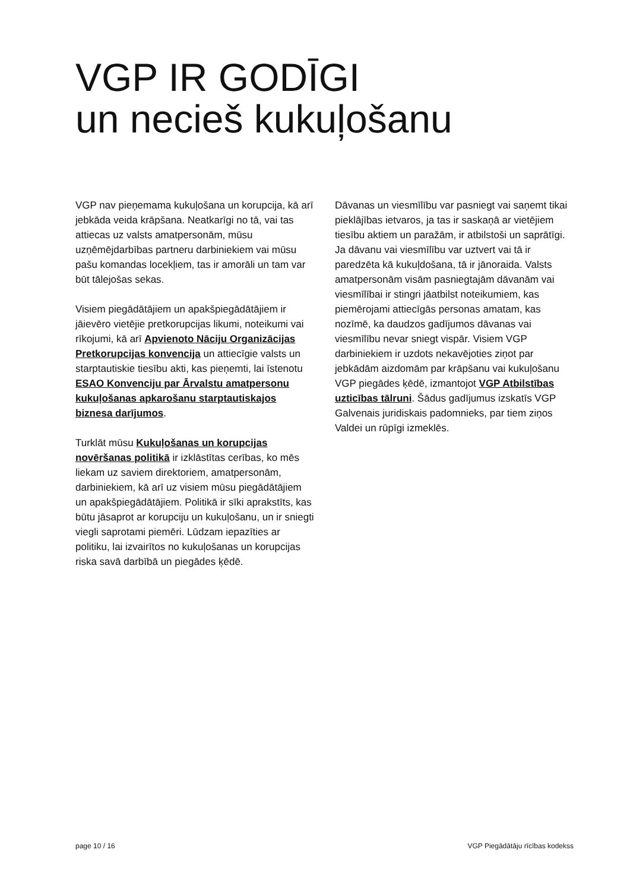VGP IR GODĪGI
un necieš kukuļošanu
VGP nav pieņemama kukuļošana un korupcija, kā arī jebkāda veida krāpšana. Neatkarīgi no tā, vai tas attiecas uz valsts amatpersonām, mūsu uzņēmējdarbības partneru darbiniekiem vai mūsu pašu komandas locekļiem, tas ir amorāli un tam var būt tālejošas sekas.
Visiem piegādātājiem un apakšpiegādātājiem ir jāievēro vietējie pretkorupcijas likumi, noteikumi vai rīkojumi, kā arī Apvienoto Nāciju Organizācijas Pretkorupcijas konvencija un attiecīgie valsts un starptautiskie tiesību akti, kas pieņemti, lai īstenotu ESAO Konvenciju par Ārvalstu amatpersonu kukuļošanas apkarošanu starptautiskajos biznesa darījumos.
Turklāt mūsu Kukuļošanas un korupcijas novēršanas politikā ir izklāstītas cerības, ko mēs liekam uz saviem direktoriem, amatpersonām, darbiniekiem, kā arī uz visiem mūsu piegādātājiem un apakšpiegādātājiem. Politikā ir sīki aprakstīts, kas būtu jāsaprot ar korupciju un kukuļošanu, un ir sniegti viegli saprotami piemēri. Lūdzam iepazīties ar politiku, lai izvairītos no kukuļošanas un korupcijas riska savā darbībā un piegādes ķēdē.
Dāvanas un viesmīlību var pasniegt vai saņemt tikai pieklājības ietvaros, ja tas ir saskaņā ar vietējiem tiesību aktiem un paražām, ir atbilstoši un saprātīgi. Ja dāvanu vai viesmīlību var uztvert vai tā ir paredzēta kā kukuļdošana, tā ir jānoraida. Valsts amatpersonām visām pasniegtajām dāvanām vai viesmīlībai ir stingri jāatbilst noteikumiem, kas piemērojami attiecīgās personas amatam, kas nozīmē, ka daudzos gadījumos dāvanas vai viesmīlību nevar sniegt vispār. Visiem VGP darbiniekiem ir uzdots nekavējoties ziņot par jebkādām aizdomām par krāpšanu vai kukuļošanu VGP piegādes ķēdē, izmantojot VGP Atbilstības uzticības tālruni. Šādus gadījumus izskatīs VGP Galvenais juridiskais padomnieks, par tiem ziņos Valdei un rūpīgi izmeklēs.
page 10 / 16 VGP Piegādātāju rīcības kodekss